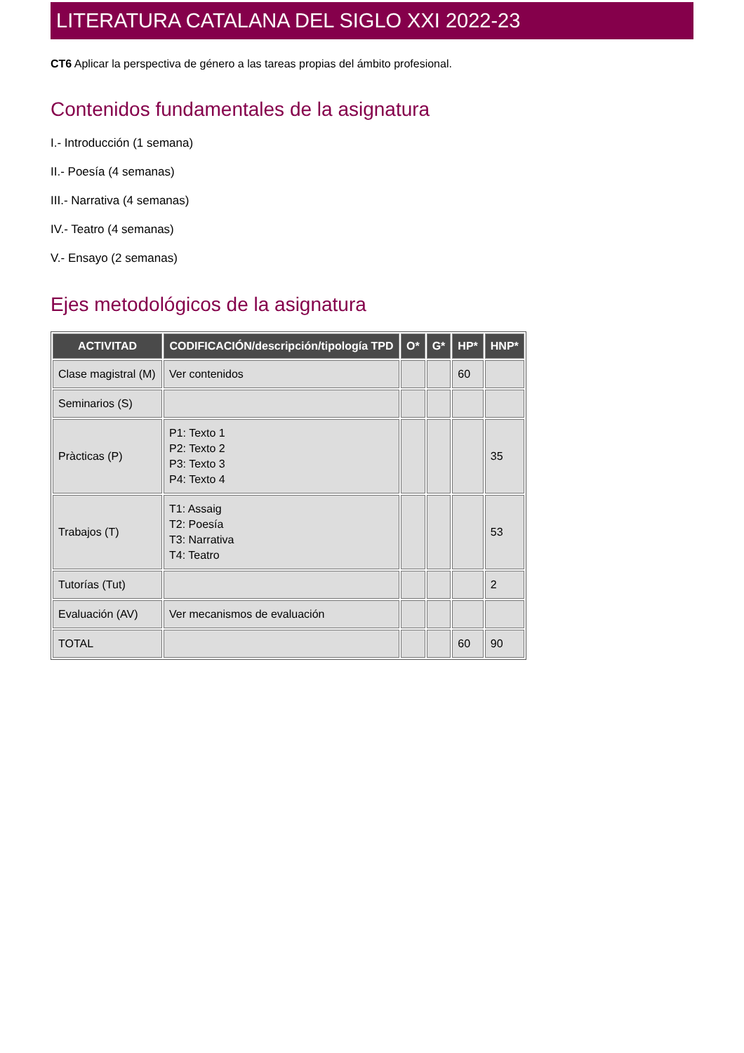LITERATURA CATALANA DEL SIGLO XXI 2022-23
CT6 Aplicar la perspectiva de género a las tareas propias del ámbito profesional.
Contenidos fundamentales de la asignatura
I.- Introducción (1 semana)
II.- Poesía (4 semanas)
III.- Narrativa (4 semanas)
IV.- Teatro (4 semanas)
V.- Ensayo (2 semanas)
Ejes metodológicos de la asignatura
| ACTIVITAD | CODIFICACIÓN/descripción/tipología TPD | O* | G* | HP* | HNP* |
| --- | --- | --- | --- | --- | --- |
| Clase magistral (M) | Ver contenidos | | | 60 | |
| Seminarios (S) | | | | | |
| Pràcticas (P) | P1: Texto 1 P2: Texto 2 P3: Texto 3 P4: Texto 4 | | | | 35 |
| Trabajos (T) | T1: Assaig T2: Poesía T3: Narrativa T4: Teatro | | | | 53 |
| Tutorías (Tut) | | | | | 2 |
| Evaluación (AV) | Ver mecanismos de evaluación | | | | |
| TOTAL | | | | 60 | 90 |